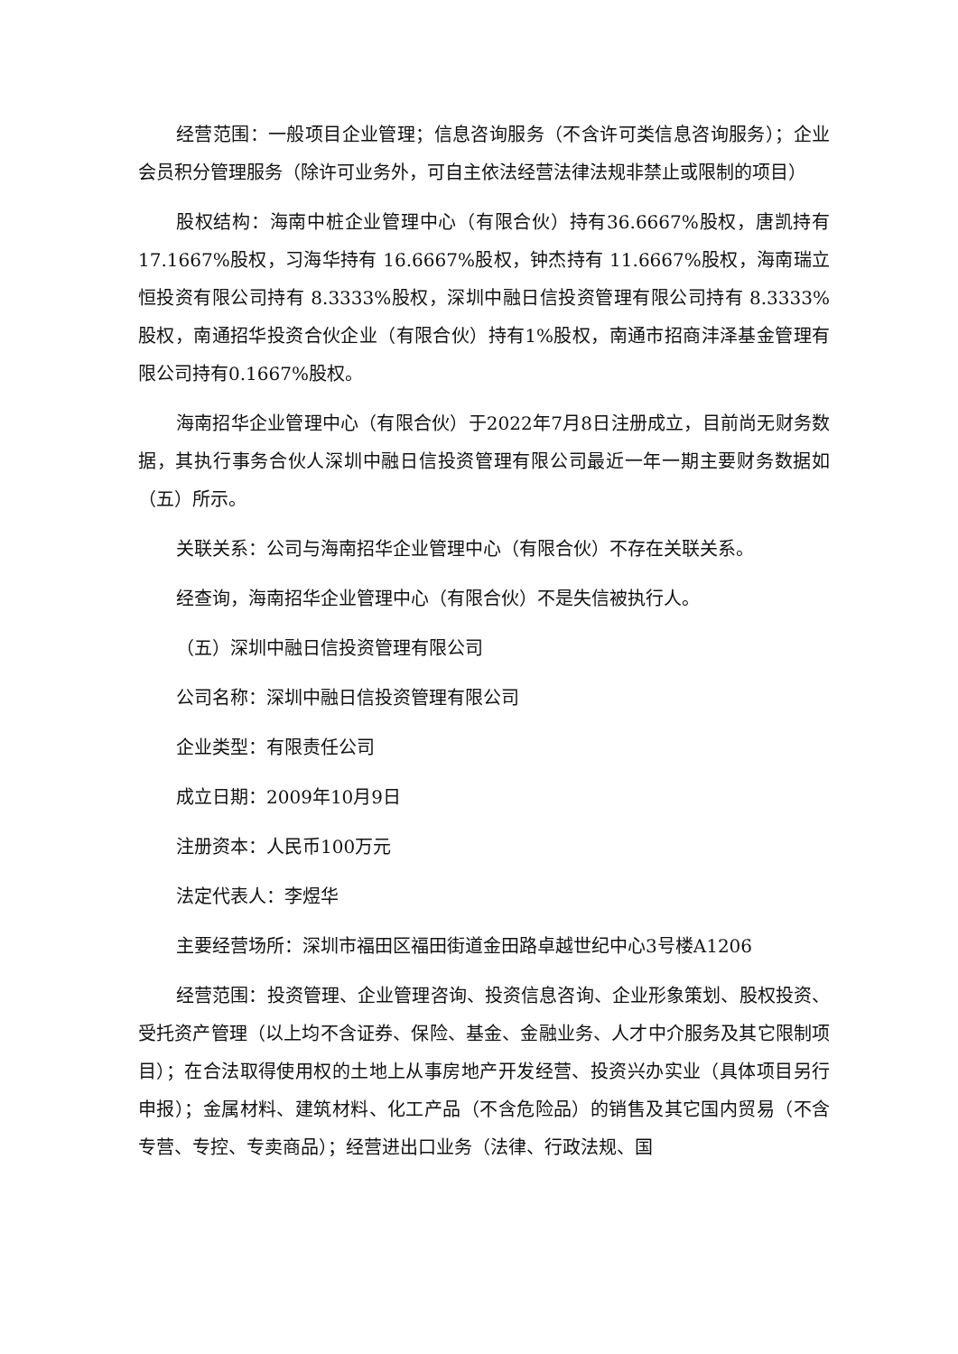经营范围：一般项目企业管理；信息咨询服务（不含许可类信息咨询服务）；企业会员积分管理服务（除许可业务外，可自主依法经营法律法规非禁止或限制的项目）
股权结构：海南中桩企业管理中心（有限合伙）持有36.6667%股权，唐凯持有17.1667%股权，习海华持有 16.6667%股权，钟杰持有 11.6667%股权，海南瑞立恒投资有限公司持有 8.3333%股权，深圳中融日信投资管理有限公司持有 8.3333%股权，南通招华投资合伙企业（有限合伙）持有1%股权，南通市招商沣泽基金管理有限公司持有0.1667%股权。
海南招华企业管理中心（有限合伙）于2022年7月8日注册成立，目前尚无财务数据，其执行事务合伙人深圳中融日信投资管理有限公司最近一年一期主要财务数据如（五）所示。
关联关系：公司与海南招华企业管理中心（有限合伙）不存在关联关系。
经查询，海南招华企业管理中心（有限合伙）不是失信被执行人。
（五）深圳中融日信投资管理有限公司
公司名称：深圳中融日信投资管理有限公司
企业类型：有限责任公司
成立日期：2009年10月9日
注册资本：人民币100万元
法定代表人：李煜华
主要经营场所：深圳市福田区福田街道金田路卓越世纪中心3号楼A1206
经营范围：投资管理、企业管理咨询、投资信息咨询、企业形象策划、股权投资、受托资产管理（以上均不含证券、保险、基金、金融业务、人才中介服务及其它限制项目）；在合法取得使用权的土地上从事房地产开发经营、投资兴办实业（具体项目另行申报）；金属材料、建筑材料、化工产品（不含危险品）的销售及其它国内贸易（不含专营、专控、专卖商品）；经营进出口业务（法律、行政法规、国